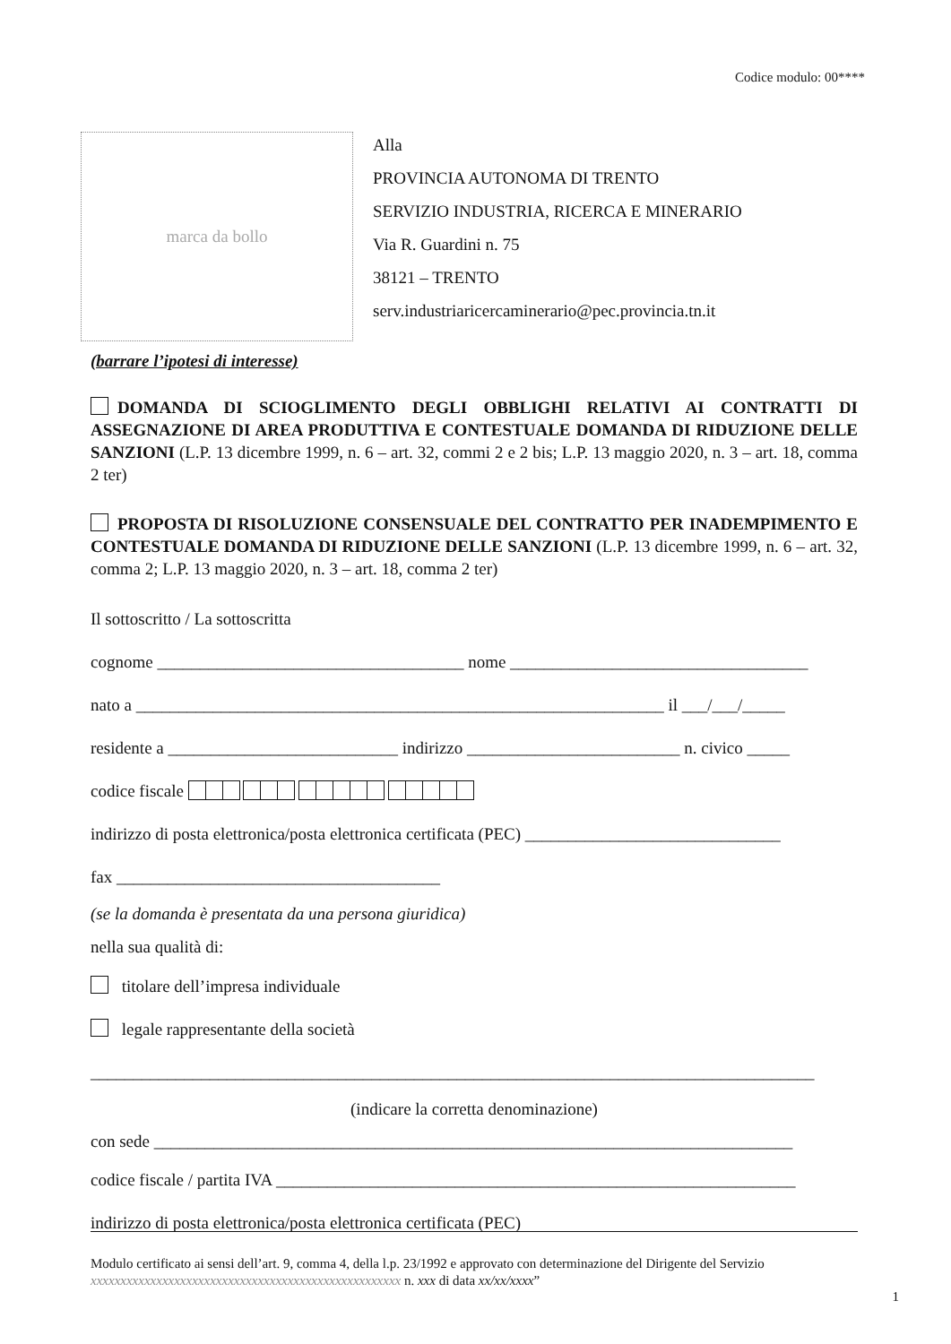Codice modulo: 00****
marca da bollo
Alla
PROVINCIA AUTONOMA DI TRENTO
SERVIZIO INDUSTRIA, RICERCA E MINERARIO
Via R. Guardini n. 75
38121 – TRENTO
serv.industriaricercaminerario@pec.provincia.tn.it
(barrare l’ipotesi di interesse)
DOMANDA DI SCIOGLIMENTO DEGLI OBBLIGHI RELATIVI AI CONTRATTI DI ASSEGNAZIONE DI AREA PRODUTTIVA E CONTESTUALE DOMANDA DI RIDUZIONE DELLE SANZIONI (L.P. 13 dicembre 1999, n. 6 – art. 32, commi 2 e 2 bis; L.P. 13 maggio 2020, n. 3 – art. 18, comma 2 ter)
PROPOSTA DI RISOLUZIONE CONSENSUALE DEL CONTRATTO PER INADEMPIMENTO E CONTESTUALE DOMANDA DI RIDUZIONE DELLE SANZIONI (L.P. 13 dicembre 1999, n. 6 – art. 32, comma 2; L.P. 13 maggio 2020, n. 3 – art. 18, comma 2 ter)
Il sottoscritto / La sottoscritta
cognome ____________________________________ nome ___________________________________
nato a ______________________________________________________________ il ___/___/_____
residente a ___________________________ indirizzo _________________________ n. civico _____
codice fiscale
indirizzo di posta elettronica/posta elettronica certificata (PEC) ______________________________
fax ______________________________________
(se la domanda è presentata da una persona giuridica)
nella sua qualità di:
titolare dell’impresa individuale
legale rappresentante della società
_____________________________________________________________________________________
(indicare la corretta denominazione)
con sede ___________________________________________________________________________
codice fiscale / partita IVA _____________________________________________________________
indirizzo di posta elettronica/posta elettronica certificata (PEC)
Modulo certificato ai sensi dell’art. 9, comma 4, della l.p. 23/1992 e approvato con determinazione del Dirigente del Servizio xxxxxxxxxxxxxxxxxxxxxxxxxxxxxxxxxxxxxxxxxxxxxxxxxxxx n. xxx di data xx/xx/xxxx”
1